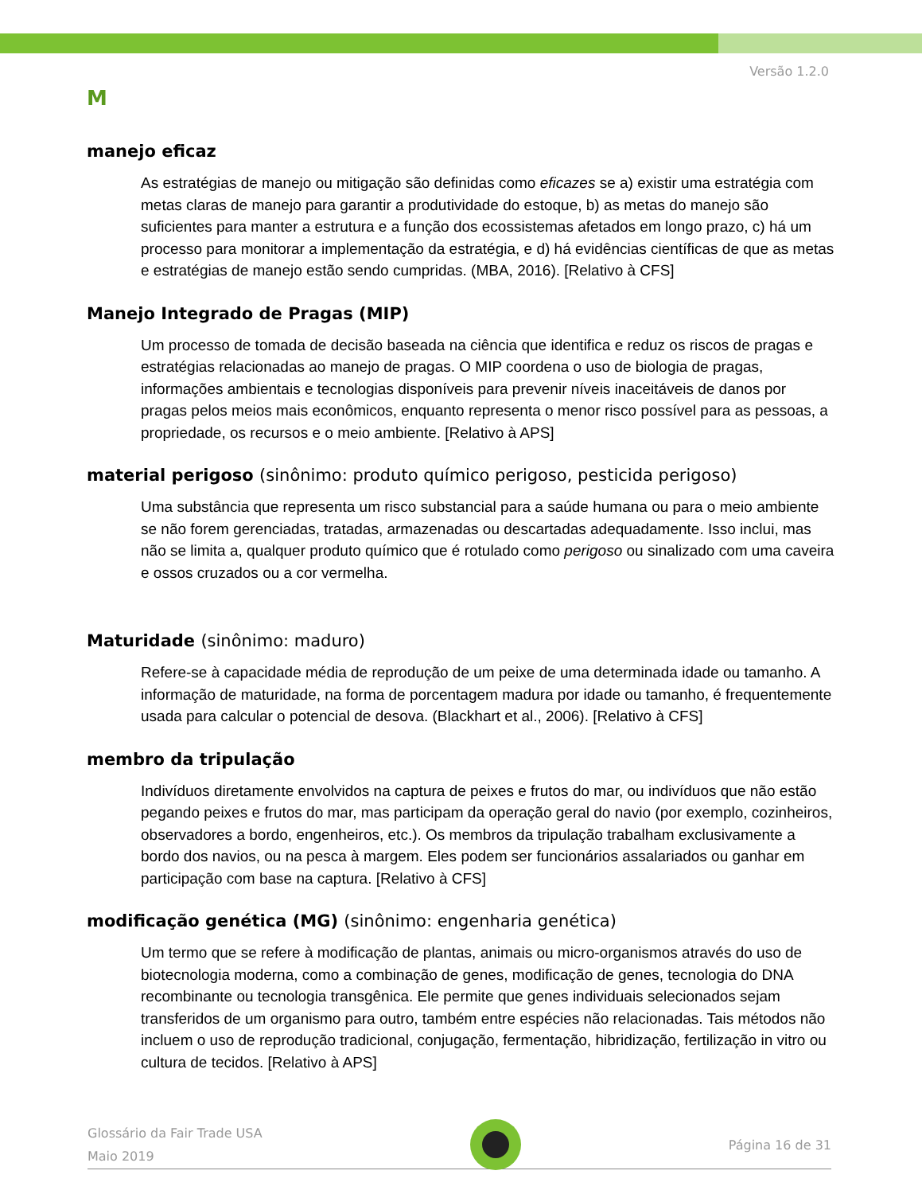Versão 1.2.0
M
manejo eficaz
As estratégias de manejo ou mitigação são definidas como eficazes se a) existir uma estratégia com metas claras de manejo para garantir a produtividade do estoque, b) as metas do manejo são suficientes para manter a estrutura e a função dos ecossistemas afetados em longo prazo, c) há um processo para monitorar a implementação da estratégia, e d) há evidências científicas de que as metas e estratégias de manejo estão sendo cumpridas. (MBA, 2016). [Relativo à CFS]
Manejo Integrado de Pragas (MIP)
Um processo de tomada de decisão baseada na ciência que identifica e reduz os riscos de pragas e estratégias relacionadas ao manejo de pragas. O MIP coordena o uso de biologia de pragas, informações ambientais e tecnologias disponíveis para prevenir níveis inaceitáveis de danos por pragas pelos meios mais econômicos, enquanto representa o menor risco possível para as pessoas, a propriedade, os recursos e o meio ambiente. [Relativo à APS]
material perigoso (sinônimo: produto químico perigoso, pesticida perigoso)
Uma substância que representa um risco substancial para a saúde humana ou para o meio ambiente se não forem gerenciadas, tratadas, armazenadas ou descartadas adequadamente. Isso inclui, mas não se limita a, qualquer produto químico que é rotulado como perigoso ou sinalizado com uma caveira e ossos cruzados ou a cor vermelha.
Maturidade (sinônimo: maduro)
Refere-se à capacidade média de reprodução de um peixe de uma determinada idade ou tamanho. A informação de maturidade, na forma de porcentagem madura por idade ou tamanho, é frequentemente usada para calcular o potencial de desova. (Blackhart et al., 2006). [Relativo à CFS]
membro da tripulação
Indivíduos diretamente envolvidos na captura de peixes e frutos do mar, ou indivíduos que não estão pegando peixes e frutos do mar, mas participam da operação geral do navio (por exemplo, cozinheiros, observadores a bordo, engenheiros, etc.). Os membros da tripulação trabalham exclusivamente a bordo dos navios, ou na pesca à margem. Eles podem ser funcionários assalariados ou ganhar em participação com base na captura. [Relativo à CFS]
modificação genética (MG) (sinônimo: engenharia genética)
Um termo que se refere à modificação de plantas, animais ou micro-organismos através do uso de biotecnologia moderna, como a combinação de genes, modificação de genes, tecnologia do DNA recombinante ou tecnologia transgênica. Ele permite que genes individuais selecionados sejam transferidos de um organismo para outro, também entre espécies não relacionadas. Tais métodos não incluem o uso de reprodução tradicional, conjugação, fermentação, hibridização, fertilização in vitro ou cultura de tecidos. [Relativo à APS]
Glossário da Fair Trade USA
Maio 2019
Página 16 de 31